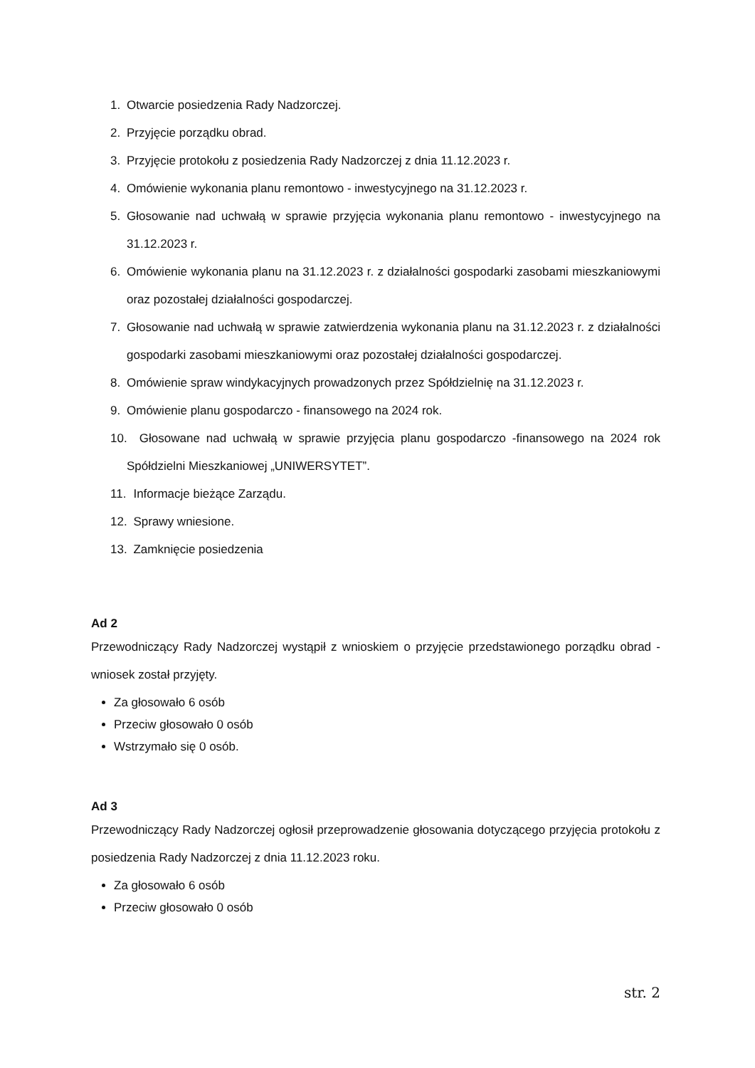1. Otwarcie posiedzenia Rady Nadzorczej.
2. Przyjęcie porządku obrad.
3. Przyjęcie protokołu z posiedzenia Rady Nadzorczej z dnia 11.12.2023 r.
4. Omówienie wykonania planu remontowo - inwestycyjnego na 31.12.2023 r.
5. Głosowanie nad uchwałą w sprawie przyjęcia wykonania planu remontowo - inwestycyjnego na 31.12.2023 r.
6. Omówienie wykonania planu na 31.12.2023 r. z działalności gospodarki zasobami mieszkaniowymi oraz pozostałej działalności gospodarczej.
7. Głosowanie nad uchwałą w sprawie zatwierdzenia wykonania planu na 31.12.2023 r. z działalności gospodarki zasobami mieszkaniowymi oraz pozostałej działalności gospodarczej.
8. Omówienie spraw windykacyjnych prowadzonych przez Spółdzielnię na 31.12.2023 r.
9. Omówienie planu gospodarczo - finansowego na 2024 rok.
10. Głosowane nad uchwałą w sprawie przyjęcia planu gospodarczo -finansowego na 2024 rok Spółdzielni Mieszkaniowej „UNIWERSYTET”.
11. Informacje bieżące Zarządu.
12. Sprawy wniesione.
13. Zamknięcie posiedzenia
Ad 2
Przewodniczący Rady Nadzorczej wystąpił z wnioskiem o przyjęcie przedstawionego porządku obrad - wniosek został przyjęty.
Za głosowało 6 osób
Przeciw głosowało 0 osób
Wstrzymało się 0 osób.
Ad 3
Przewodniczący Rady Nadzorczej ogłosił przeprowadzenie głosowania dotyczącego przyjęcia protokołu z posiedzenia Rady Nadzorczej z dnia 11.12.2023 roku.
Za głosowało 6 osób
Przeciw głosowało 0 osób
str. 2